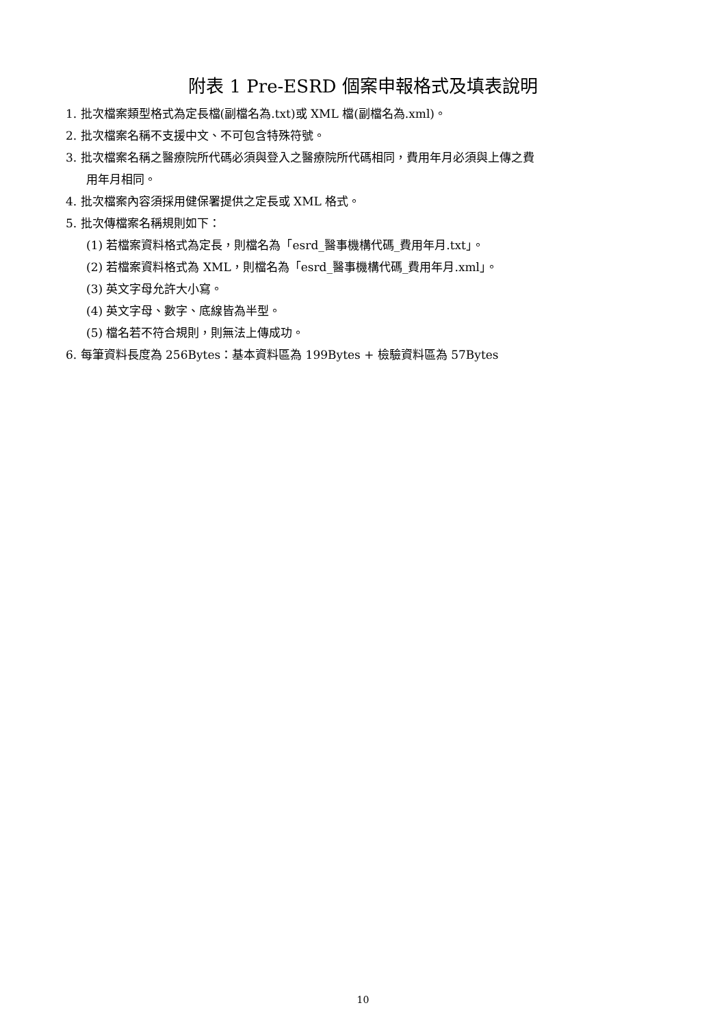附表 1 Pre-ESRD 個案申報格式及填表說明
1. 批次檔案類型格式為定長檔(副檔名為.txt)或 XML 檔(副檔名為.xml)。
2. 批次檔案名稱不支援中文、不可包含特殊符號。
3. 批次檔案名稱之醫療院所代碼必須與登入之醫療院所代碼相同，費用年月必須與上傳之費
用年月相同。
4. 批次檔案內容須採用健保署提供之定長或 XML 格式。
5. 批次傳檔案名稱規則如下：
(1) 若檔案資料格式為定長，則檔名為「esrd_醫事機構代碼_費用年月.txt」。
(2) 若檔案資料格式為 XML，則檔名為「esrd_醫事機構代碼_費用年月.xml」。
(3) 英文字母允許大小寫。
(4) 英文字母、數字、底線皆為半型。
(5) 檔名若不符合規則，則無法上傳成功。
6. 每筆資料長度為 256Bytes：基本資料區為 199Bytes + 檢驗資料區為 57Bytes
10